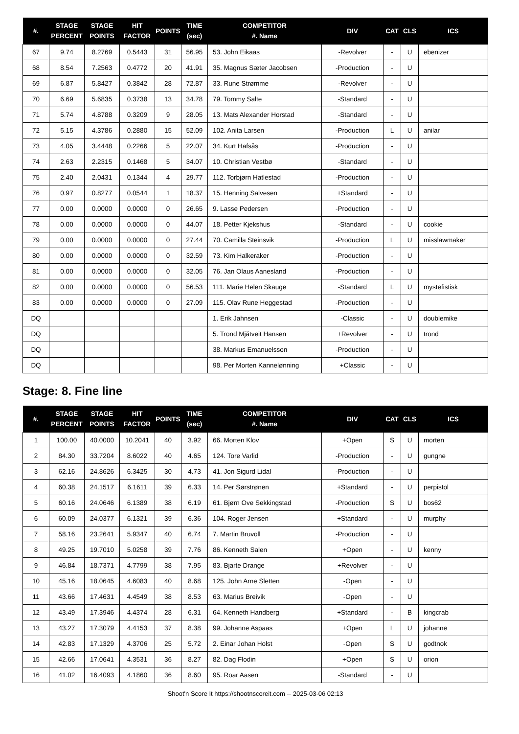| #. | STAGE PERCENT | STAGE POINTS | HIT FACTOR | POINTS | TIME (sec) | COMPETITOR #. Name | DIV | CAT | CLS | ICS |
| --- | --- | --- | --- | --- | --- | --- | --- | --- | --- | --- |
| 67 | 9.74 | 8.2769 | 0.5443 | 31 | 56.95 | 53. John Eikaas | -Revolver | - | U | ebenizer |
| 68 | 8.54 | 7.2563 | 0.4772 | 20 | 41.91 | 35. Magnus Sæter Jacobsen | -Production | - | U | |
| 69 | 6.87 | 5.8427 | 0.3842 | 28 | 72.87 | 33. Rune Strømme | -Revolver | - | U | |
| 70 | 6.69 | 5.6835 | 0.3738 | 13 | 34.78 | 79. Tommy Salte | -Standard | - | U | |
| 71 | 5.74 | 4.8788 | 0.3209 | 9 | 28.05 | 13. Mats Alexander Horstad | -Standard | - | U | |
| 72 | 5.15 | 4.3786 | 0.2880 | 15 | 52.09 | 102. Anita Larsen | -Production | L | U | anilar |
| 73 | 4.05 | 3.4448 | 0.2266 | 5 | 22.07 | 34. Kurt Hafsås | -Production | - | U | |
| 74 | 2.63 | 2.2315 | 0.1468 | 5 | 34.07 | 10. Christian Vestbø | -Standard | - | U | |
| 75 | 2.40 | 2.0431 | 0.1344 | 4 | 29.77 | 112. Torbjørn Hatlestad | -Production | - | U | |
| 76 | 0.97 | 0.8277 | 0.0544 | 1 | 18.37 | 15. Henning Salvesen | +Standard | - | U | |
| 77 | 0.00 | 0.0000 | 0.0000 | 0 | 26.65 | 9. Lasse Pedersen | -Production | - | U | |
| 78 | 0.00 | 0.0000 | 0.0000 | 0 | 44.07 | 18. Petter Kjekshus | -Standard | - | U | cookie |
| 79 | 0.00 | 0.0000 | 0.0000 | 0 | 27.44 | 70. Camilla Steinsvik | -Production | L | U | misslawmaker |
| 80 | 0.00 | 0.0000 | 0.0000 | 0 | 32.59 | 73. Kim Halkeraker | -Production | - | U | |
| 81 | 0.00 | 0.0000 | 0.0000 | 0 | 32.05 | 76. Jan Olaus Aanesland | -Production | - | U | |
| 82 | 0.00 | 0.0000 | 0.0000 | 0 | 56.53 | 111. Marie Helen Skauge | -Standard | L | U | mystefistisk |
| 83 | 0.00 | 0.0000 | 0.0000 | 0 | 27.09 | 115. Olav Rune Heggestad | -Production | - | U | |
| DQ | | | | | | 1. Erik Jahnsen | -Classic | - | U | doublemike |
| DQ | | | | | | 5. Trond Mjåtveit Hansen | +Revolver | - | U | trond |
| DQ | | | | | | 38. Markus Emanuelsson | -Production | - | U | |
| DQ | | | | | | 98. Per Morten Kannelønning | +Classic | - | U | |
Stage: 8. Fine line
| #. | STAGE PERCENT | STAGE POINTS | HIT FACTOR | POINTS | TIME (sec) | COMPETITOR #. Name | DIV | CAT | CLS | ICS |
| --- | --- | --- | --- | --- | --- | --- | --- | --- | --- | --- |
| 1 | 100.00 | 40.0000 | 10.2041 | 40 | 3.92 | 66. Morten Klov | +Open | S | U | morten |
| 2 | 84.30 | 33.7204 | 8.6022 | 40 | 4.65 | 124. Tore Varlid | -Production | - | U | gungne |
| 3 | 62.16 | 24.8626 | 6.3425 | 30 | 4.73 | 41. Jon Sigurd Lidal | -Production | - | U | |
| 4 | 60.38 | 24.1517 | 6.1611 | 39 | 6.33 | 14. Per Sørstrønen | +Standard | - | U | perpistol |
| 5 | 60.16 | 24.0646 | 6.1389 | 38 | 6.19 | 61. Bjørn Ove Sekkingstad | -Production | S | U | bos62 |
| 6 | 60.09 | 24.0377 | 6.1321 | 39 | 6.36 | 104. Roger Jensen | +Standard | - | U | murphy |
| 7 | 58.16 | 23.2641 | 5.9347 | 40 | 6.74 | 7. Martin Bruvoll | -Production | - | U | |
| 8 | 49.25 | 19.7010 | 5.0258 | 39 | 7.76 | 86. Kenneth Salen | +Open | - | U | kenny |
| 9 | 46.84 | 18.7371 | 4.7799 | 38 | 7.95 | 83. Bjarte Drange | +Revolver | - | U | |
| 10 | 45.16 | 18.0645 | 4.6083 | 40 | 8.68 | 125. John Arne Sletten | -Open | - | U | |
| 11 | 43.66 | 17.4631 | 4.4549 | 38 | 8.53 | 63. Marius Breivik | -Open | - | U | |
| 12 | 43.49 | 17.3946 | 4.4374 | 28 | 6.31 | 64. Kenneth Handberg | +Standard | - | B | kingcrab |
| 13 | 43.27 | 17.3079 | 4.4153 | 37 | 8.38 | 99. Johanne Aspaas | +Open | L | U | johanne |
| 14 | 42.83 | 17.1329 | 4.3706 | 25 | 5.72 | 2. Einar Johan Holst | -Open | S | U | godtnok |
| 15 | 42.66 | 17.0641 | 4.3531 | 36 | 8.27 | 82. Dag Flodin | +Open | S | U | orion |
| 16 | 41.02 | 16.4093 | 4.1860 | 36 | 8.60 | 95. Roar Aasen | -Standard | - | U | |
Shoot'n Score It https://shootnscoreit.com -- 2025-03-06 02:13